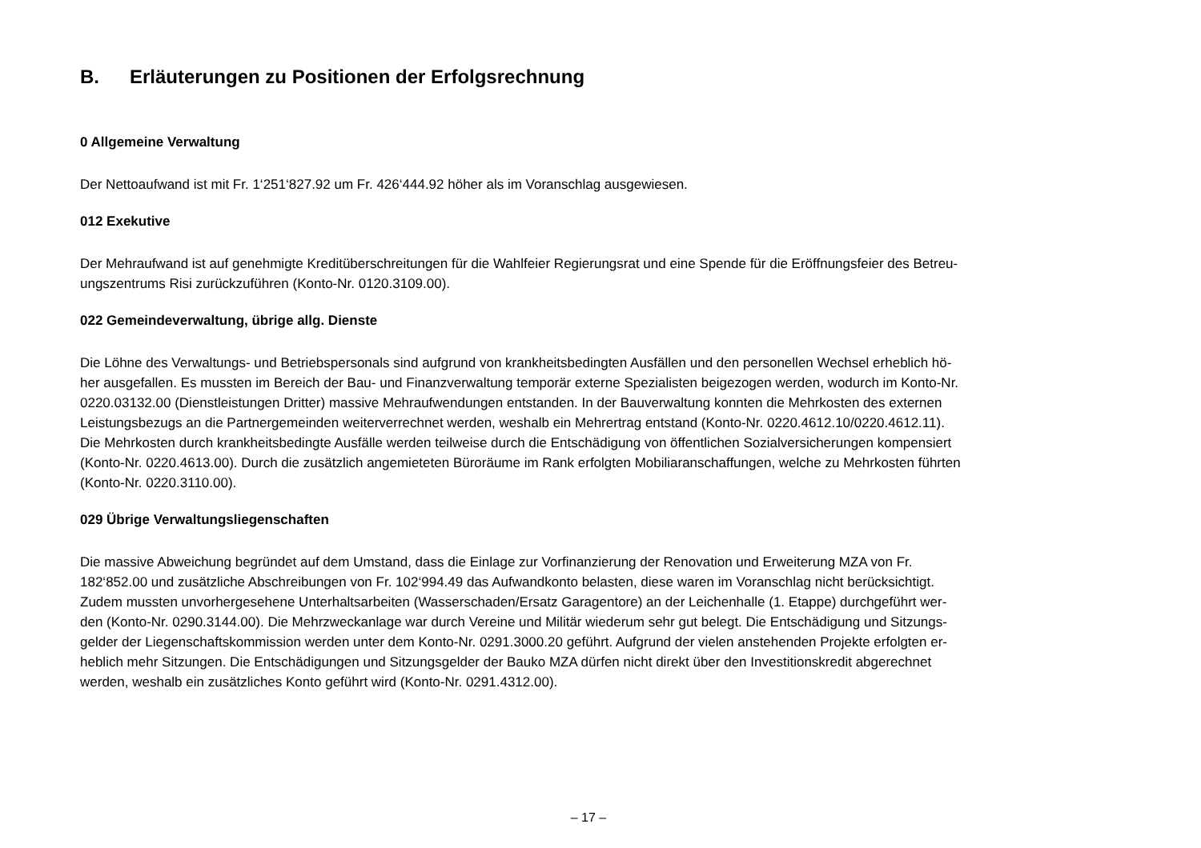B. Erläuterungen zu Positionen der Erfolgsrechnung
0 Allgemeine Verwaltung
Der Nettoaufwand ist mit Fr. 1‘251‘827.92 um Fr. 426‘444.92 höher als im Voranschlag ausgewiesen.
012 Exekutive
Der Mehraufwand ist auf genehmigte Kreditüberschreitungen für die Wahlfeier Regierungsrat und eine Spende für die Eröffnungsfeier des Betreu-
ungszentrums Risi zurückzuführen (Konto-Nr. 0120.3109.00).
022 Gemeindeverwaltung, übrige allg. Dienste
Die Löhne des Verwaltungs- und Betriebspersonals sind aufgrund von krankheitsbedingten Ausfällen und den personellen Wechsel erheblich hö-
her ausgefallen. Es mussten im Bereich der Bau- und Finanzverwaltung temporär externe Spezialisten beigezogen werden, wodurch im Konto-Nr.
0220.03132.00 (Dienstleistungen Dritter) massive Mehraufwendungen entstanden. In der Bauverwaltung konnten die Mehrkosten des externen
Leistungsbezugs an die Partnergemeinden weiterverrechnet werden, weshalb ein Mehrertrag entstand (Konto-Nr. 0220.4612.10/0220.4612.11).
Die Mehrkosten durch krankheitsbedingte Ausfälle werden teilweise durch die Entschädigung von öffentlichen Sozialversicherungen kompensiert
(Konto-Nr. 0220.4613.00). Durch die zusätzlich angemieteten Büroräume im Rank erfolgten Mobiliaranschaffungen, welche zu Mehrkosten führten
(Konto-Nr. 0220.3110.00).
029 Übrige Verwaltungsliegenschaften
Die massive Abweichung begründet auf dem Umstand, dass die Einlage zur Vorfinanzierung der Renovation und Erweiterung MZA von Fr.
182‘852.00 und zusätzliche Abschreibungen von Fr. 102‘994.49 das Aufwandkonto belasten, diese waren im Voranschlag nicht berücksichtigt.
Zudem mussten unvorhergesehene Unterhaltsarbeiten (Wasserschaden/Ersatz Garagentore) an der Leichenhalle (1. Etappe) durchgeführt wer-
den (Konto-Nr. 0290.3144.00). Die Mehrzweckanlage war durch Vereine und Militär wiederum sehr gut belegt. Die Entschädigung und Sitzungs-
gelder der Liegenschaftskommission werden unter dem Konto-Nr. 0291.3000.20 geführt. Aufgrund der vielen anstehenden Projekte erfolgten er-
heblich mehr Sitzungen. Die Entschädigungen und Sitzungsgelder der Bauko MZA dürfen nicht direkt über den Investitionskredit abgerechnet
werden, weshalb ein zusätzliches Konto geführt wird (Konto-Nr. 0291.4312.00).
– 17 –